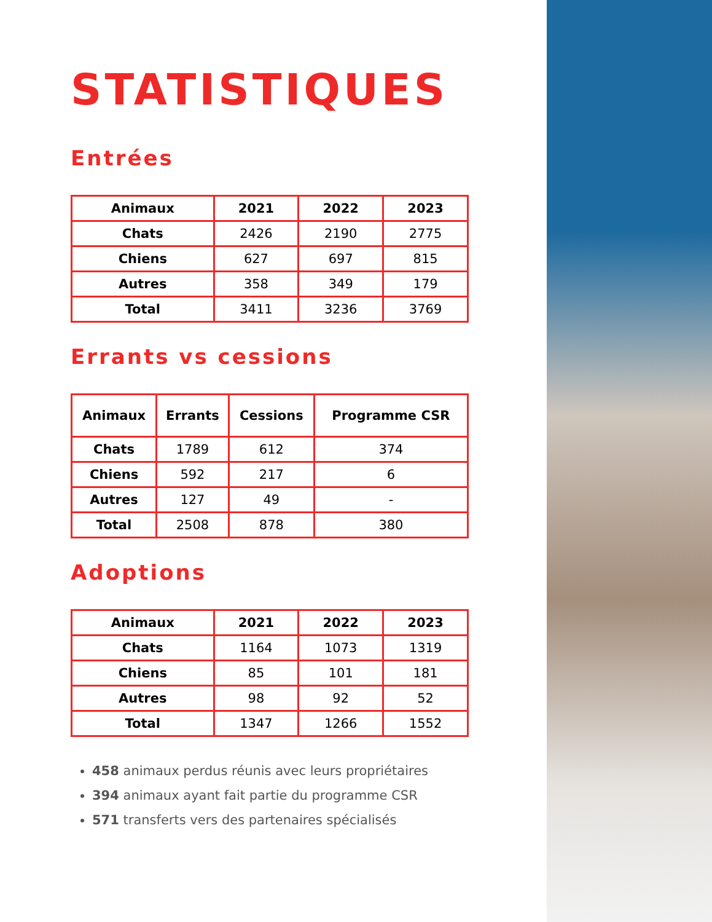STATISTIQUES
Entrées
| Animaux | 2021 | 2022 | 2023 |
| --- | --- | --- | --- |
| Chats | 2426 | 2190 | 2775 |
| Chiens | 627 | 697 | 815 |
| Autres | 358 | 349 | 179 |
| Total | 3411 | 3236 | 3769 |
Errants vs cessions
| Animaux | Errants | Cessions | Programme CSR |
| --- | --- | --- | --- |
| Chats | 1789 | 612 | 374 |
| Chiens | 592 | 217 | 6 |
| Autres | 127 | 49 | - |
| Total | 2508 | 878 | 380 |
Adoptions
| Animaux | 2021 | 2022 | 2023 |
| --- | --- | --- | --- |
| Chats | 1164 | 1073 | 1319 |
| Chiens | 85 | 101 | 181 |
| Autres | 98 | 92 | 52 |
| Total | 1347 | 1266 | 1552 |
458 animaux perdus réunis avec leurs propriétaires
394 animaux ayant fait partie du programme CSR
571 transferts vers des partenaires spécialisés